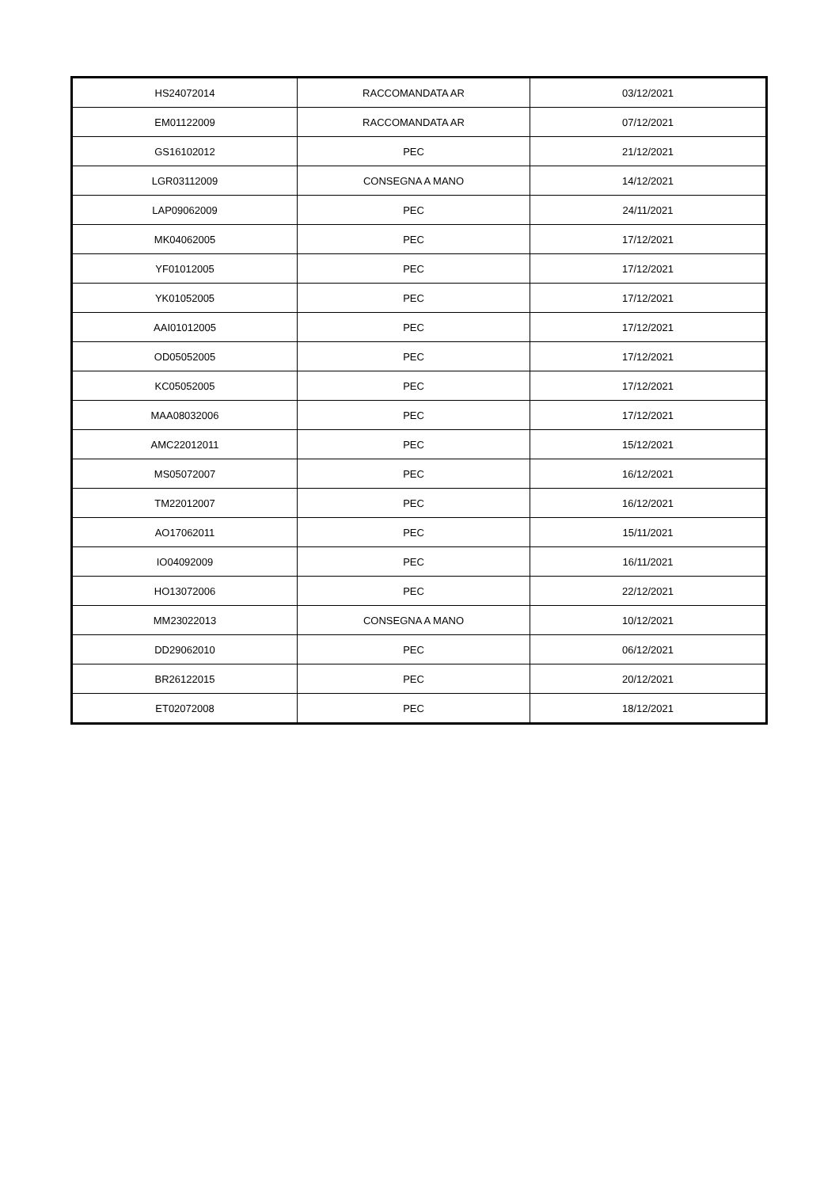| HS24072014 | RACCOMANDATA AR | 03/12/2021 |
| EM01122009 | RACCOMANDATA AR | 07/12/2021 |
| GS16102012 | PEC | 21/12/2021 |
| LGR03112009 | CONSEGNA A MANO | 14/12/2021 |
| LAP09062009 | PEC | 24/11/2021 |
| MK04062005 | PEC | 17/12/2021 |
| YF01012005 | PEC | 17/12/2021 |
| YK01052005 | PEC | 17/12/2021 |
| AAI01012005 | PEC | 17/12/2021 |
| OD05052005 | PEC | 17/12/2021 |
| KC05052005 | PEC | 17/12/2021 |
| MAA08032006 | PEC | 17/12/2021 |
| AMC22012011 | PEC | 15/12/2021 |
| MS05072007 | PEC | 16/12/2021 |
| TM22012007 | PEC | 16/12/2021 |
| AO17062011 | PEC | 15/11/2021 |
| IO04092009 | PEC | 16/11/2021 |
| HO13072006 | PEC | 22/12/2021 |
| MM23022013 | CONSEGNA A MANO | 10/12/2021 |
| DD29062010 | PEC | 06/12/2021 |
| BR26122015 | PEC | 20/12/2021 |
| ET02072008 | PEC | 18/12/2021 |